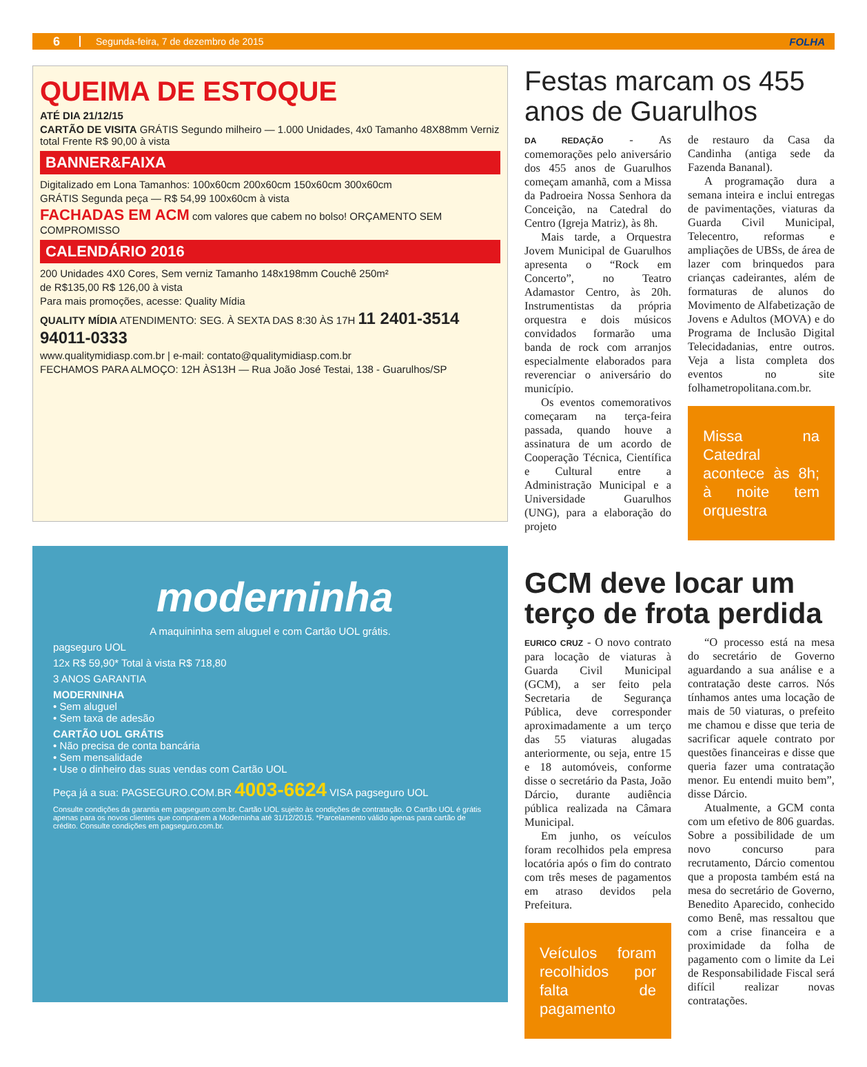6 Segunda-feira, 7 de dezembro de 2015 FOLHA
QUEIMA DE ESTOQUE
ATÉ DIA 21/12/15
CARTÃO DE VISITA GRÁTIS Segundo milheiro — 1.000 Unidades, 4x0 Tamanho 48X88mm Verniz total Frente R$ 90,00 à vista
BANNER&FAIXA
Digitalizado em Lona Tamanhos: 100x60cm 200x60cm 150x60cm 300x60cm
GRÁTIS Segunda peça — R$ 54,99 100x60cm à vista
FACHADAS EM ACM com valores que cabem no bolso! ORÇAMENTO SEM COMPROMISSO
CALENDÁRIO 2016
200 Unidades 4X0 Cores, Sem verniz Tamanho 148x198mm Couchê 250m²
de R$135,00 R$ 126,00 à vista
Para mais promoções, acesse: Quality Mídia
QUALITY MÍDIA ATENDIMENTO: SEG. À SEXTA DAS 8:30 ÀS 17H 11 2401-3514 94011-0333
www.qualitymidiasp.com.br | e-mail: contato@qualitymidiasp.com.br
FECHAMOS PARA ALMOÇO: 12H ÀS13H — Rua João José Testai, 138 - Guarulhos/SP
moderninha
A maquininha sem aluguel e com Cartão UOL grátis.
pagseguro UOL
12x R$ 59,90* Total à vista R$ 718,80
3 ANOS GARANTIA
MODERNINHA
• Sem aluguel
• Sem taxa de adesão
CARTÃO UOL GRÁTIS
• Não precisa de conta bancária
• Sem mensalidade
• Use o dinheiro das suas vendas com Cartão UOL
Peça já a sua: PAGSEGURO.COM.BR 4003-6624 VISA pagseguro UOL
Consulte condições da garantia em pagseguro.com.br. Cartão UOL sujeito às condições de contratação. O Cartão UOL é grátis apenas para os novos clientes que comprarem a Moderninha até 31/12/2015. *Parcelamento válido apenas para cartão de crédito. Consulte condições em pagseguro.com.br.
Festas marcam os 455 anos de Guarulhos
DA REDAÇÃO - As comemorações pelo aniversário dos 455 anos de Guarulhos começam amanhã, com a Missa da Padroeira Nossa Senhora da Conceição, na Catedral do Centro (Igreja Matriz), às 8h.
Mais tarde, a Orquestra Jovem Municipal de Guarulhos apresenta o “Rock em Concerto”, no Teatro Adamastor Centro, às 20h. Instrumentistas da própria orquestra e dois músicos convidados formarão uma banda de rock com arranjos especialmente elaborados para reverenciar o aniversário do município.
Os eventos comemorativos começaram na terça-feira passada, quando houve a assinatura de um acordo de Cooperação Técnica, Científica e Cultural entre a Administração Municipal e a Universidade Guarulhos (UNG), para a elaboração do projeto
de restauro da Casa da Candinha (antiga sede da Fazenda Bananal).
A programação dura a semana inteira e inclui entregas de pavimentações, viaturas da Guarda Civil Municipal, Telecentro, reformas e ampliações de UBSs, de área de lazer com brinquedos para crianças cadeirantes, além de formaturas de alunos do Movimento de Alfabetização de Jovens e Adultos (MOVA) e do Programa de Inclusão Digital Telecidadanias, entre outros. Veja a lista completa dos eventos no site folhametropolitana.com.br.
Missa na Catedral acontece às 8h; à noite tem orquestra
GCM deve locar um terço de frota perdida
EURICO CRUZ - O novo contrato para locação de viaturas à Guarda Civil Municipal (GCM), a ser feito pela Secretaria de Segurança Pública, deve corresponder aproximadamente a um terço das 55 viaturas alugadas anteriormente, ou seja, entre 15 e 18 automóveis, conforme disse o secretário da Pasta, João Dárcio, durante audiência pública realizada na Câmara Municipal.
Em junho, os veículos foram recolhidos pela empresa locatória após o fim do contrato com três meses de pagamentos em atraso devidos pela Prefeitura.
Veículos foram recolhidos por falta de pagamento
“O processo está na mesa do secretário de Governo aguardando a sua análise e a contratação deste carros. Nós tínhamos antes uma locação de mais de 50 viaturas, o prefeito me chamou e disse que teria de sacrificar aquele contrato por questões financeiras e disse que queria fazer uma contratação menor. Eu entendi muito bem”, disse Dárcio.
Atualmente, a GCM conta com um efetivo de 806 guardas. Sobre a possibilidade de um novo concurso para recrutamento, Dárcio comentou que a proposta também está na mesa do secretário de Governo, Benedito Aparecido, conhecido como Benê, mas ressaltou que com a crise financeira e a proximidade da folha de pagamento com o limite da Lei de Responsabilidade Fiscal será difícil realizar novas contratações.